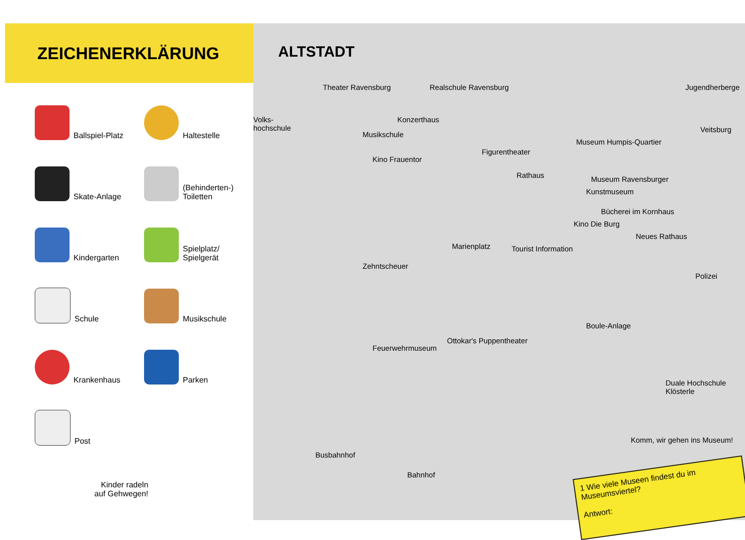ZEICHENERKLÄRUNG
Ballspiel-Platz
Haltestelle
Skate-Anlage
(Behinderten-) Toiletten
Kindergarten
Spielplatz/ Spielgerät
Schule
Musikschule
Krankenhaus
Parken
Post
Kinder radeln
auf Gehwegen!
ALTSTADT
Theater Ravensburg
Volks-
hochschule
Realschule Ravensburg
Konzerthaus
Musikschule
Kino Frauentor
Figurentheater
Rathaus
Museum Humpis-Quartier
Museum Ravensburger
Kunstmuseum
Jugendherberge
Veitsburg
Bücherei im Kornhaus
Kino Die Burg
Marienplatz Tourist Information
Neues Rathaus
Polizei
Zehntscheuer
Ottokar's Puppentheater
Feuerwehrmuseum
Boule-Anlage
Duale Hochschule Klösterle
Busbahnhof
Bahnhof
Komm, wir gehen ins Museum!
1 Wie viele Museen findest du im Museumsviertel?
Antwort: